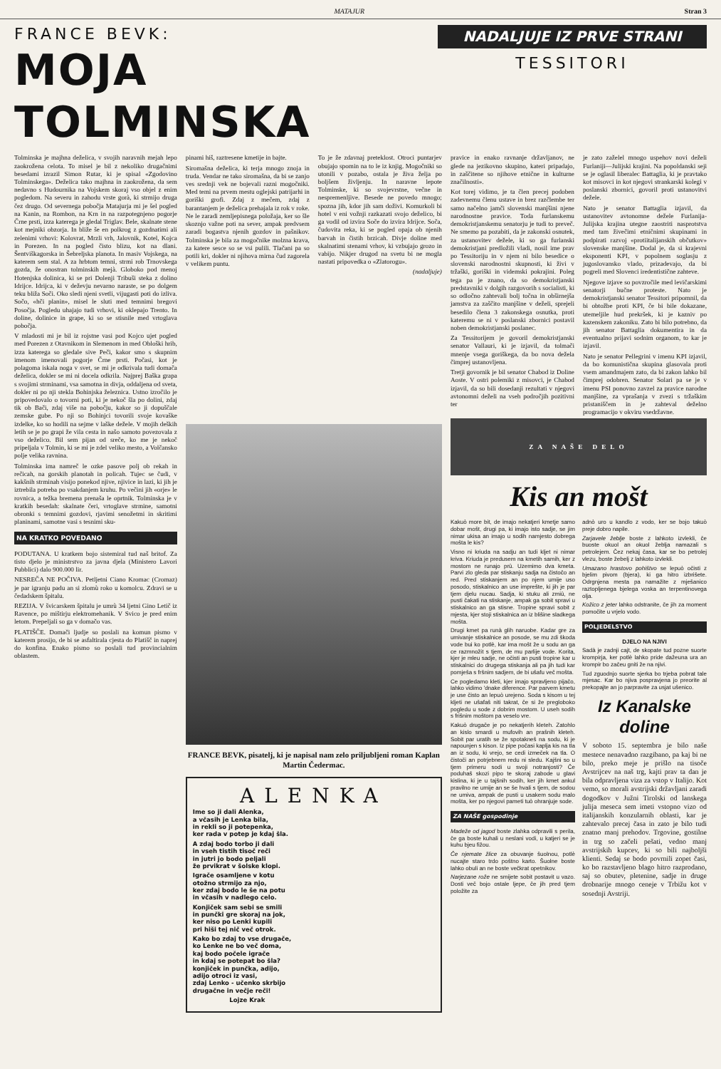MATAJUR Stran 3
FRANCE BEVK:
MOJA TOLMINSKA
NADALJUJE IZ PRVE STRANI
TESSITORI
Tolminska je majhna deželica, v svojih naravnih mejah lepo zaokrožena celota. To misel je bil z nekoliko drugačnimi besedami izrazil Simon Rutar, ki je spisal «Zgodovino Tolminskega». Deželica tako majhna in zaokrožena, da sem nedavno s Hudournika na Vojskem skoraj vso objel z enim pogledom. Na severu in zahodu vrste gorà, ki strmijo druga čez drugo. Od severnega pobočja Matajurja mi je šel pogled na Kanin, na Rombon, na Krn in na razpotegnjeno pogorje Črne prsti, izza katerega je gledal Triglav. Bele, skalnate stene kot mejniki obzorja. In bliže še en polkrog z gozdnatimi ali zelenimi vrhovi: Kolovrat, Mrzli vrh, Jalovnik, Kotel, Kojca in Porezen. In na pogled čisto blizu, kot na dlani. Šentviškagorska in Šebreljska planota. In masiv Vojskega, na katerem sem stal. A za hrbtom temni, strmi rob Trnovskega gozda, že onostran tolminskih mejà. Globoko pod menoj Hotenjska dolinica, ki se pri Dolenji Tribuši steka z dolino Idrijce. Idrijca, ki v deževju nevarno naraste, se po dolgem teku bliža Soči. Oko sledi njeni svetli, vijugasti poti do izliva. Sočo, «hči planin», misel le sluti med temnimi bregovi Posočja. Pogledu uhajajo tudi vrhovi, ki oklepajo Trento. In doline, dolinice in grape, ki so se stisnile med vrtoglava pobočja.
V mladosti mi je bil iz rojstne vasi pod Kojco ujet pogled med Porezen z Otavnikom in Slemenom in med Obloški hrib, izza katerega so gledale sive Peči, kakor smo s skupnim imenom imenovali pogorje Črne prsti. Počasi, kot je polagoma iskala noga v svet, se mi je odkrivala tudi domača deželica, dokler se mi ni docela odkrila. Najprej Baška grapa s svojimi strminami, vsa samotna in divja, oddaljena od sveta, dokler ni po nji stekla Bohinjska železnica. Ustno izročilo je pripovedovalo o tovorni poti, ki je nekoč šla po dolini, zdaj tik ob Bači, zdaj više na pobočju, kakor so ji dopuščale zemske gube. Po nji so Bohinjci tovorili svoje kovaške izdelke, ko so hodili na sejme v laške dežele. V mojih deških letih se je po grapi že vila cesta in našo samoto povezovala z vso deželico. Bil sem pijan od sreče, ko me je nekoč pripeljala v Tolmin, ki se mi je zdel veliko mesto, a Volčansko polje velika ravnina.
Tolminska ima namreč le ozke pasove polj ob rekah in rečicah, na gorskih planotah in policah. Tujec se čudi, v kakšnih strminah visijo ponekod njive, njivice in lazi, ki jih je iztrebila potreba po vsakdanjem kruhu. Po večini jih «orje» le rovnica, a težka bremena prenaša le oprtnik. Tolminska je v kratkih besedah: skalnate čeri, vrtoglave strmine, samotni obronki s temnimi gozdovi, rjavimi senožetmi in skritimi planinami, samotne vasi s tesnimi sku-
NA KRATKO POVEDANO
PODUTANA. U kratkem bojo sistemiral tud naš britof. Za tisto djelo je ministrstvo za javna djela (Ministero Lavori Pubblici) dalo 900.000 lir.
NESREČA NE POČIVA. Petljetni Ciano Kromac (Cromaz) je par igranju padu an si zlomù roko u komolcu. Zdravi se u čedadskem špitalu.
REZIJA. V švicarskem špitalu je umrù 34 ljetni Gino Letič iz Ravence, po mištirju elektromehanik. V Svico je pred enim letom. Prepeljali so ga v domačo vas.
PLATIŠČE. Domači ljudje so poslali na komun pismo v katerem prosijo, de bi se asfaltirala cjesta do Platišč in naprej do konfina. Enako pismo so poslali tud provincialnim oblastem.
pinami hiš, raztresene kmetije in bajte.
Siromašna deželica, ki terja mnogo znoja in truda. Vendar ne tako siromašna, da bi se zanjo ves srednji vek ne bojevali razni mogočniki. Med temi na prvem mestu oglejski patrijarhi in goriški grofi. Zdaj z mečem, zdaj z barantanjem je deželica prehajala iz rok v roke. Ne le zaradi zemljepisnega položaja, ker so šle skoznjo važne poti na sever, ampak predvsem zaradi bogastva njenih gozdov in pašnikov. Tolminska je bila za mogočnike molzna krava, za katere sesce so se vsi pulili. Tlačani pa so potili kri, dokler ni njihova mirna čud zagorela v velikem puntu.
To je že zdavnaj preteklost. Otroci puntarjev obujajo spomin na to le iz knjig. Mogočniki so utonili v pozabo, ostala je živa želja po boljšem življenju. In naravne lepote Tolminske, ki so svojevrstne, večne in nespremenljive. Besede ne povedo mnogo; spozna jih, kdor jih sam doživi. Komurkoli bi hotel v eni vožnji razkazati svojo deželico, bi ga vodil od izvira Soče do izvira Idrijce. Soča, čudovita reka, ki se pogled opaja ob njenih barvah in čistih brzicah. Divje doline med skalnatimi stenami vrhov, ki vzbujajo grozo in vabijo. Nikjer drugod na svetu bi ne mogla nastati pripovedka o «Zlatorogu».
(nadaljuje)
pravice in enako ravnanje državljanov, ne glede na jezikovno skupino, kateri pripadajo, in zaščitene so njihove etnične in kulturne značilnosti».
Kot torej vidimo, je ta člen precej podoben zadevnemu členu ustave in brez razčlembe ter samo načelno jamči slovenski manjšini njene narodnostne pravice. Toda furlanskemu demokristjanskemu senatorju je tudi to preveč. Ne smemo pa pozabiti, da je zakonski osnutek, za ustanovitev dežele, ki so ga furlanski demokristjani predložili vladi, nosil ime prav po Tessitoriju in v njem ni bilo besedice o slovenski narodnostni skupnosti, ki živi v tržaški, goriški in videmski pokrajini. Poleg tega pa je znano, da so demokristjanski predstavniki v dolgih razgovorih s socialisti, ki so odločno zahtevali bolj točna in obširnejša jamstva za zaščito manjšine v deželi, sprejeli besedilo člena 3 zakonskega osnutka, proti kateremu se ni v poslanski zbornici postavil noben demokristjanski poslanec.
Za Tessitorijem je govoril demokristjanski senator Vallauri, ki je izjavil, da tolmači mnenje vsega goriškega, da bo nova dežela čimprej ustanovljena.
Tretji govornik je bil senator Chabod iz Doline Aoste. V ostri polemiki z misovci, je Chabod izjavil, da so bili dosedanji rezultati v njegovi avtonomni deželi na vseh področjih pozitivni ter
je zato zaželel mnogo uspehov novi deželi Furlaniji—Julijski krajini. Na popoldanski seji se je oglasil liberalec Battaglia, ki je pravtako kot misovci in kot njegovi strankarski kolegi v poslanski zbornici, govoril proti ustanovitvi dežele.
Nato je senator Battaglia izjavil, da ustanovitev avtonomne dežele Furlanija-Julijska krajina utegne zaostriti nasprotstva med tam živečimi etničnimi skupinami in podpirati razvoj «protiitalijanskih občutkov» slovenske manjšine. Dodal je, da si krajevni eksponenti KPI, v popolnem soglasju z jugoslovansko vlado, prizadevajo, da bi pogreli med Slovenci iredentistične zahteve.
Njegove izjave so povzročile med levičarskimi senatorji bučne proteste. Nato je demokristjanski senator Tessitori pripomnil, da bi obtožbe proti KPI, če bi bile dokazane, utemeljile hud prekršek, ki je kazniv po kazenskem zakoniku. Zato bi bilo potrebno, da jih senator Battaglia dokumentira in da eventualno prijavi sodnim organom, to kar je izjavil.
Nato je senator Pellegrini v imenu KPI izjavil, da bo komunistična skupina glasovala proti vsem amandmajem zato, da bi zakon lahko bil čimprej odobren. Senator Solari pa se je v imenu PSI ponovno zavzel za pravice narodne manjšine, za vprašanja v zvezi s tržaškim pristaniščem in je zahteval deželno programacijo v okviru vsedržavne.
FRANCE BEVK, pisatelj, ki je napisal nam zelo priljubljeni roman Kaplan Martin Čedermac.
ALENKA
Ime so ji dali Alenka,
a včasih je Lenka bila,
in rekli so ji potepenka,
ker rada v potep je kdaj šla.
A zdaj bodo torbo ji dali
in vseh tistih tisoč reči
in jutri jo bodo peljali
že prvikrat v šolske klopi.
Igrače osamljene v kotu
otožno strmijo za njo,
ker zdaj bodo le še na potu
in včasih v nadlego celo.
Konjiček sam sebi se smili
in punčki gre skoraj na jok,
ker niso po Lenki kupili
pri hiši tej nič več otrok.
Kako bo zdaj to vse drugače,
ko Lenke ne bo več doma,
kaj bodo počele igrače
in kdaj se potepat bo šla?
konjiček in punčka, adijo,
adijo otroci iz vasi,
zdaj Lenko - učenko skrbijo
drugačne in večje reči!
Lojze Krak
ZA NAŠE DELO
Kis an mošt
Kakuò more bit, de imajo nekatjeri kmetje samo dobar mošt, drugi pa, ki imajo isto sadje, se jim nimar ukisa an imajo u sodih namjesto dobrega mošta le kis?
Visno ni kriuda na sadju an tudi kljet ni nimar kriva. Kriuda je predusem na kmetih samih, ker z mostom ne runajo prù. Uzemimo dva kmeta. Parvi zlo gleda par stiskanju sadja na čistočo an red. Pred stiskanjem an po njem umije uso posodo, stiskalnico an use imprešte, ki jih je par tjem djelu nucau. Sadja, ki stuku ali zmiù, ne pusti čakati na stiskanje, ampak ga sobit spravi u stiskalnico an ga stisne. Tropine spravi sobit z mjesta, kjer stoji stiskalnica an iz blišine sladkega mošta.
Drugi kmet pa runà glih naruobe. Kadar gre za umivanje stiskalnice an posode, se mu zdi škoda vode bui ko potlè, kar ima mošt že u sodu an ga ce razmnožit s tjem, de mu parlije vode. Korita, kjer je mleu sadje, ne očisti an pusti tropine kar u stiskalnici do drugega stiskanja ali pa jih tudi kar pomješa s fršnim sadjem, de bi ušafu več mošta.
Ce pogledamo kleti, kjer imajo spravljeno pijačo, lahko vidimo 'dnake diference. Par parvem kmetu je use čisto an lepuò urejeno. Soda s kisom u tej kljeti ne ušafaš niti takrat, če si že pregloboko pogledu u sode z dobrim mostom. U useh sodih s frišnim moštom pa veselo vre.
Kakuò drugače je po nekatjerih kleteh. Zatohlo an kislo smardi u mufovih an prašnih kleteh. Sobit par uratih se že spotakneš na sodu, ki je napounjen s kison. Iz pipe počasi kaplja kis na tla an iz sodu, ki vrejo, se cedi izmeček na tla. O čistoči an potrjebnem redu ni sledu. Kajšni so u tjem primeru sodi u svoji notranjosti? Če poduhaš skozi pipo te skoraj zabode u glavi kislina, ki je u tajšnih sodih, ker jih kmet ankul pravilno ne umije an se še hvali s tjem, de sodou ne umiva, ampak de pusti u usakem sodu malo mošta, ker po njegovi pameti tuò ohranjuje sode.
ZA NAŠE gospodinje
Madeže od jagod boste zlahka odpravili s perila, če ga boste kuhali u neslani vodi, u katjeri se je kuhu bjeu fižou.
Če njemate žlice za obuvanje šuolnou, potlè nucajte staro trdo poštno karto. Šuolne boste lahko obuli an ne boste večkrat opetnikov.
Narjezane rože ne smijete sobit postavit u vazo. Dosti več bojo ostale ljepe, če jih pred tjem položite za
adnò uro u kandlo z vodo, ker se bojo takuò preje dobro napile.
Zarjavele žeblje boste z lahkoto izvlekli, če buoste okuol an okuol žeblja namazali s petrolejem. Čez nekaj časa, kar se bo petrolej vlezu, boste žebelj z lahkoto izvlekli.
Umazano hrastovo pohištvo se lepuò očisti z bjelim pivom (bjera), ki ga hitro izbrišete. Odrgnjena mesta pa namažite z mješanico raztopljenega bjelega voska an terpentinovega olja.
Kožico z jeter lahko odstranite, če jih za moment pomočite u vrjelo vodo.
POLJEDELSTVO
DJELO NA NJIVI
Sadà je zadnji cajt, de skopate tud pozne suorte krompirja, ker potlè lahko pride dažeuna ura an krompir bo začeu gniti že na njivi.
Tud zguodnjo suorte sjerka bo trjeba pobrat tale mjesac. Kar bo njiva pospravjena jo preorite al prekopajte an jo parpravite za usjat ušenico.
Iz Kanalske doline
V soboto 15. septembra je bilo naše mestece nenavadno razgibano, pa kaj bi ne bilo, preko meje je prišlo na tisoče Avstrijcev na naš trg, kajti prav ta dan je bila odpravljena viza za vstop v Italijo. Kot vemo, so morali avstrijski državljani zaradi dogodkov v Južni Tirolski od lanskega julija meseca sem imeti vstopno vizo od italijanskih konzularnih oblasti, kar je zahtevalo precej časa in zato je bilo tudi znatno manj prehodov. Trgovine, gostilne in trg so začeli pešati, vedno manj avstrijskih kupcev, ki so bili najboljši klienti. Sedaj se bodo povrnili zopet časi, ko bo razstavljeno blago hitro razprodano, saj so obutev, pletenine, sadje in druge drobnarije mnogo ceneje v Trbižu kot v sosednji Avstriji.